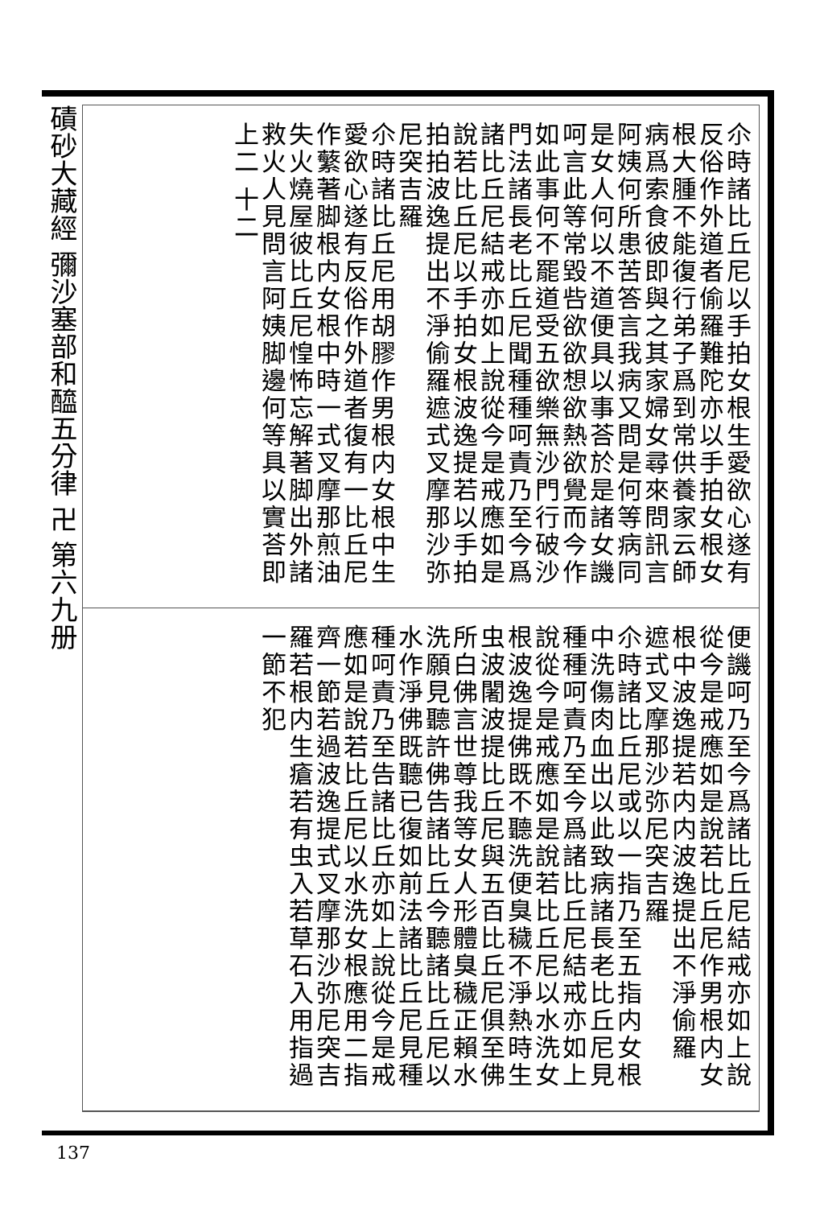磧砂大藏經 彌沙塞部和醯五分律 卍 第六九册
尒時諸比丘尼以手拍女根生愛欲心遂有
反俗作外道者偷羅難陀亦以手拍女根女
根大腫不能復行弟子爲到常供養家云師
病爲索食彼即與之其家婦女尋來問訊言
阿姨何所患苦答言我病又問是何等病同
是女人何以不道便具以事荅於是諸女譏
呵言此等常毀呰欲欲想欲熱欲覺而今作
如此事何不罷道受五欲樂無沙門行破沙
門法諸長老比丘尼聞種種呵責乃至今爲
諸比丘尼結戒亦如上說從今是戒應如是
說若比丘尼以手拍女根波逸提若以手拍
拍拍波逸提出不淨偷羅遮式叉摩那沙弥
尼突吉羅
尒時諸比丘尼用胡膠作男根内女根中生
愛欲心遂有反俗作外道者復有一比丘尼
作蘩著脚根内女根中時一式叉摩那煎油
失火燒屋彼比丘尼惶怖忘解著脚出外諸
救火人見問言阿姨脚邊何等具以實荅即 上二 十二
便譏呵乃至今爲諸比丘尼結戒亦如上說
從今是戒應如是說若比丘尼作男根内女
根中波逸提若内内波逸提出不淨偷羅
遮式叉摩那沙弥尼突吉羅
尒時諸比丘尼或以一指乃至五指内女根
中洗傷肉血出以此致病諸長老比丘尼見
種種呵責乃至今爲諸比丘尼結戒亦如上
說從今是戒應如是說若比丘尼以水洗女
根波逸提佛既不聽洗便臭穢不淨熱時生
虫波闍波提比丘尼與五百比丘尼俱至佛
所白佛言世尊我等女人形體臭穢正賴水
洗願見聽許佛告諸比丘今聽諸比丘尼以
水作淨佛既聽已復如前法諸比丘尼見種
種呵責乃至告諸比丘亦如上說從今是戒
應如是說若比丘尼以水洗女根應用二指
齊一節若過波逸提式叉摩那沙弥尼突吉
羅若根内生瘡若有虫入若草石入用指過
一節不犯
137